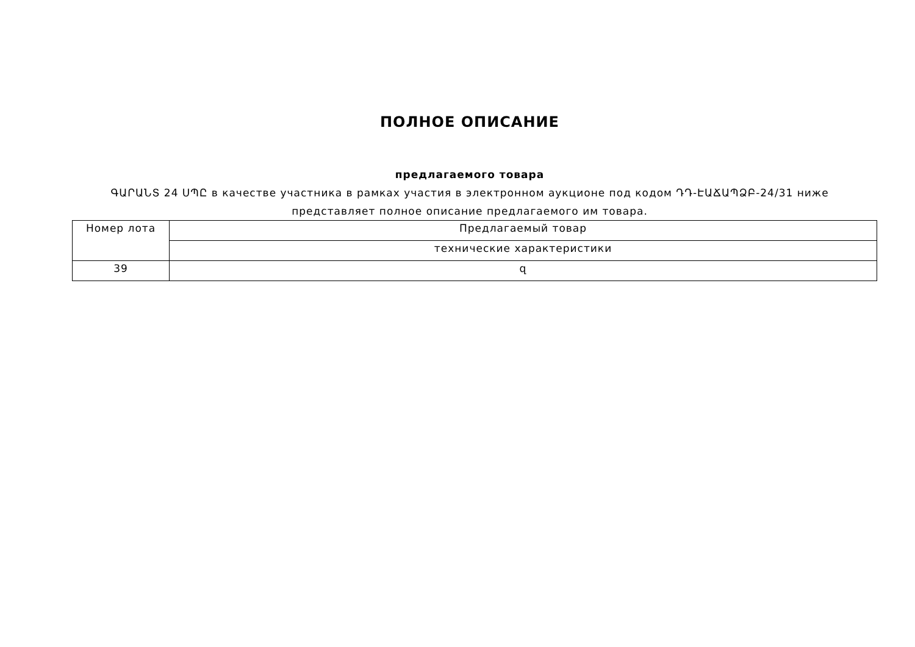ПОЛНОЕ ОПИСАНИЕ
предлагаемого товара
ԳԱՐԱՆՏ 24 ՍՊԸ в качестве участника в рамках участия в электронном аукционе под кодом ԴԴ-ԷԱՃԱՊՁԲ-24/31 ниже представляет полное описание предлагаемого им товара.
| Номер лота | Предлагаемый товар |
| | технические характеристики |
| 39 | զ |